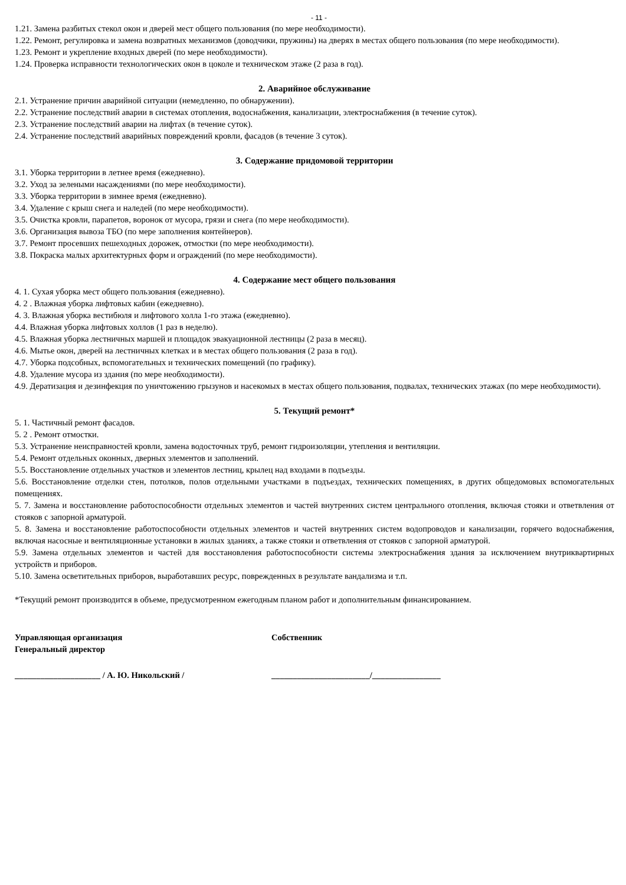- 11 -
1.21. Замена разбитых стекол окон и дверей мест общего пользования (по мере необходимости).
1.22. Ремонт, регулировка и замена возвратных механизмов (доводчики, пружины) на дверях в местах общего пользования (по мере необходимости).
1.23. Ремонт и укрепление входных дверей (по мере необходимости).
1.24. Проверка исправности технологических окон в цоколе и техническом этаже (2 раза в год).
2. Аварийное обслуживание
2.1. Устранение причин аварийной ситуации (немедленно, по обнаружении).
2.2. Устранение последствий аварии в системах отопления, водоснабжения, канализации, электроснабжения (в течение суток).
2.3. Устранение последствий аварии на лифтах (в течение суток).
2.4. Устранение последствий аварийных повреждений кровли, фасадов (в течение 3 суток).
3. Содержание придомовой территории
3.1. Уборка территории в летнее время (ежедневно).
3.2. Уход за зелеными насаждениями (по мере необходимости).
3.3. Уборка территории в зимнее время (ежедневно).
3.4. Удаление с крыш снега и наледей (по мере необходимости).
3.5. Очистка кровли, парапетов, воронок от мусора, грязи и снега (по мере необходимости).
3.6. Организация вывоза ТБО (по мере заполнения контейнеров).
3.7. Ремонт просевших пешеходных дорожек, отмостки (по мере необходимости).
3.8. Покраска малых архитектурных форм и ограждений (по мере необходимости).
4. Содержание мест общего пользования
4. 1. Сухая уборка мест общего пользования (ежедневно).
4. 2 . Влажная уборка лифтовых кабин (ежедневно).
4. 3. Влажная уборка вестибюля и лифтового холла 1-го этажа (ежедневно).
4.4. Влажная уборка лифтовых холлов (1 раз в неделю).
4.5. Влажная уборка лестничных маршей и площадок эвакуационной лестницы (2 раза в месяц).
4.6. Мытье окон, дверей на лестничных клетках и в местах общего пользования (2 раза в год).
4.7. Уборка подсобных, вспомогательных и технических помещений (по графику).
4.8. Удаление мусора из здания (по мере необходимости).
4.9. Дератизация и дезинфекция по уничтожению грызунов и насекомых в местах общего пользования, подвалах, технических этажах (по мере необходимости).
5. Текущий ремонт*
5. 1. Частичный ремонт фасадов.
5. 2 . Ремонт отмостки.
5.3. Устранение неисправностей кровли, замена водосточных труб, ремонт гидроизоляции, утепления и вентиляции.
5.4. Ремонт отдельных оконных, дверных элементов и заполнений.
5.5. Восстановление отдельных участков и элементов лестниц, крылец над входами в подъезды.
5.6. Восстановление отделки стен, потолков, полов отдельными участками в подъездах, технических помещениях, в других общедомовых вспомогательных помещениях.
5. 7. Замена и восстановление работоспособности отдельных элементов и частей внутренних систем центрального отопления, включая стояки и ответвления от стояков с запорной арматурой.
5. 8. Замена и восстановление работоспособности отдельных элементов и частей внутренних систем водопроводов и канализации, горячего водоснабжения, включая насосные и вентиляционные установки в жилых зданиях, а также стояки и ответвления от стояков с запорной арматурой.
5.9. Замена отдельных элементов и частей для восстановления работоспособности системы электроснабжения здания за исключением внутриквартирных устройств и приборов.
5.10. Замена осветительных приборов, выработавших ресурс, поврежденных в результате вандализма и т.п.
*Текущий ремонт производится в объеме, предусмотренном ежегодным планом работ и дополнительным финансированием.
Управляющая организация
Генеральный директор
Собственник
____________________ / А. Ю. Никольский / _______________________/________________